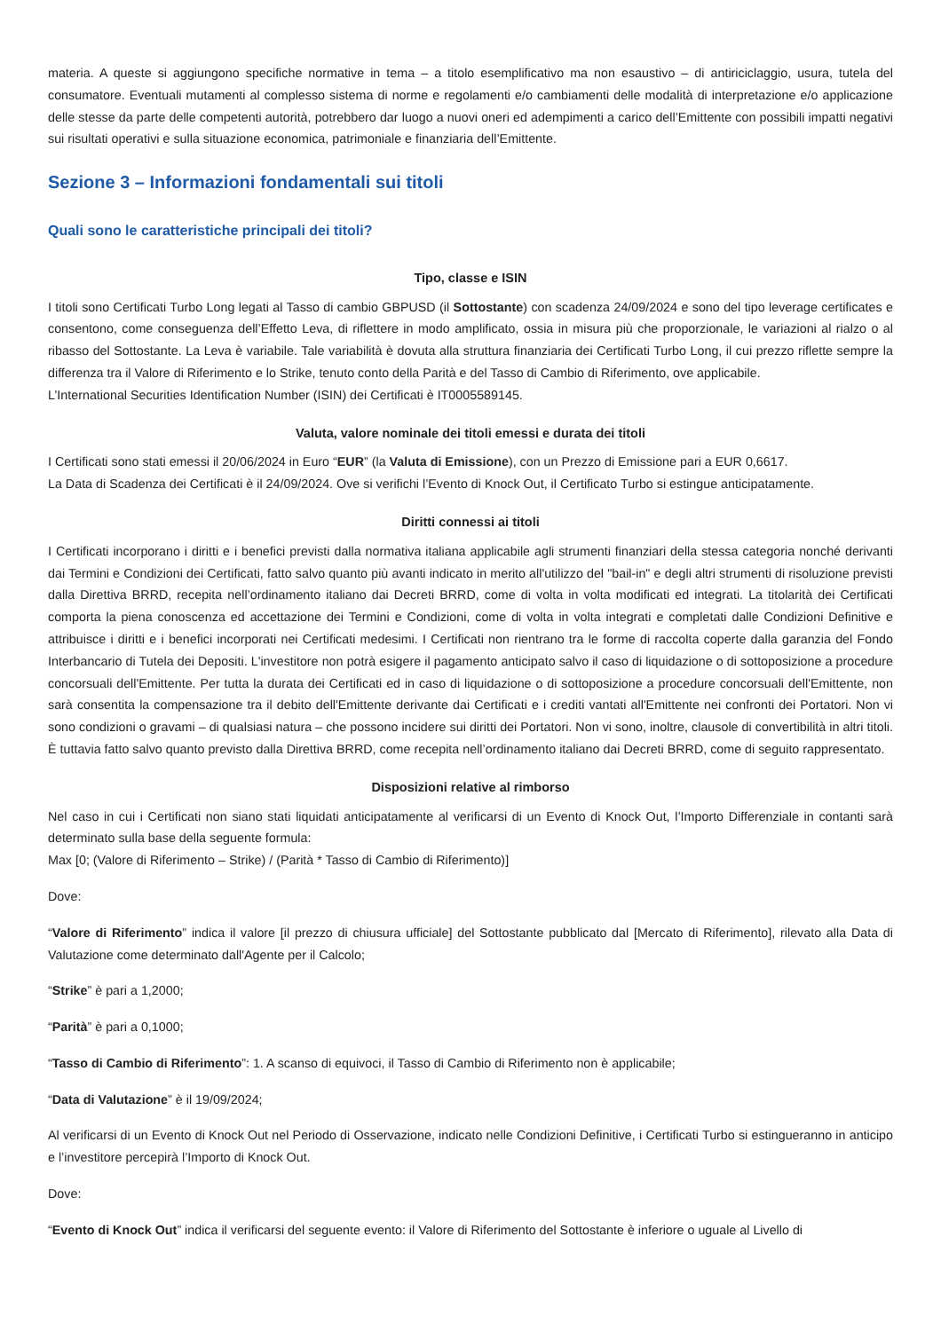materia. A queste si aggiungono specifiche normative in tema – a titolo esemplificativo ma non esaustivo – di antiriciclaggio, usura, tutela del consumatore. Eventuali mutamenti al complesso sistema di norme e regolamenti e/o cambiamenti delle modalità di interpretazione e/o applicazione delle stesse da parte delle competenti autorità, potrebbero dar luogo a nuovi oneri ed adempimenti a carico dell’Emittente con possibili impatti negativi sui risultati operativi e sulla situazione economica, patrimoniale e finanziaria dell’Emittente.
Sezione 3 – Informazioni fondamentali sui titoli
Quali sono le caratteristiche principali dei titoli?
Tipo, classe e ISIN
I titoli sono Certificati Turbo Long legati al Tasso di cambio GBPUSD (il Sottostante) con scadenza 24/09/2024 e sono del tipo leverage certificates e consentono, come conseguenza dell’Effetto Leva, di riflettere in modo amplificato, ossia in misura più che proporzionale, le variazioni al rialzo o al ribasso del Sottostante. La Leva è variabile. Tale variabilità è dovuta alla struttura finanziaria dei Certificati Turbo Long, il cui prezzo riflette sempre la differenza tra il Valore di Riferimento e lo Strike, tenuto conto della Parità e del Tasso di Cambio di Riferimento, ove applicabile.
L’International Securities Identification Number (ISIN) dei Certificati è IT0005589145.
Valuta, valore nominale dei titoli emessi e durata dei titoli
I Certificati sono stati emessi il 20/06/2024 in Euro “EUR” (la Valuta di Emissione), con un Prezzo di Emissione pari a EUR 0,6617.
La Data di Scadenza dei Certificati è il 24/09/2024. Ove si verifichi l’Evento di Knock Out, il Certificato Turbo si estingue anticipatamente.
Diritti connessi ai titoli
I Certificati incorporano i diritti e i benefici previsti dalla normativa italiana applicabile agli strumenti finanziari della stessa categoria nonché derivanti dai Termini e Condizioni dei Certificati, fatto salvo quanto più avanti indicato in merito all'utilizzo del "bail-in" e degli altri strumenti di risoluzione previsti dalla Direttiva BRRD, recepita nell’ordinamento italiano dai Decreti BRRD, come di volta in volta modificati ed integrati. La titolarità dei Certificati comporta la piena conoscenza ed accettazione dei Termini e Condizioni, come di volta in volta integrati e completati dalle Condizioni Definitive e attribuisce i diritti e i benefici incorporati nei Certificati medesimi. I Certificati non rientrano tra le forme di raccolta coperte dalla garanzia del Fondo Interbancario di Tutela dei Depositi. L'investitore non potrà esigere il pagamento anticipato salvo il caso di liquidazione o di sottoposizione a procedure concorsuali dell'Emittente. Per tutta la durata dei Certificati ed in caso di liquidazione o di sottoposizione a procedure concorsuali dell'Emittente, non sarà consentita la compensazione tra il debito dell'Emittente derivante dai Certificati e i crediti vantati all'Emittente nei confronti dei Portatori. Non vi sono condizioni o gravami – di qualsiasi natura – che possono incidere sui diritti dei Portatori. Non vi sono, inoltre, clausole di convertibilità in altri titoli. È tuttavia fatto salvo quanto previsto dalla Direttiva BRRD, come recepita nell’ordinamento italiano dai Decreti BRRD, come di seguito rappresentato.
Disposizioni relative al rimborso
Nel caso in cui i Certificati non siano stati liquidati anticipatamente al verificarsi di un Evento di Knock Out, l’Importo Differenziale in contanti sarà determinato sulla base della seguente formula:
Max [0; (Valore di Riferimento – Strike) / (Parità * Tasso di Cambio di Riferimento)]
Dove:
“Valore di Riferimento” indica il valore [il prezzo di chiusura ufficiale] del Sottostante pubblicato dal [Mercato di Riferimento], rilevato alla Data di Valutazione come determinato dall'Agente per il Calcolo;
“Strike” è pari a 1,2000;
“Parità” è pari a 0,1000;
“Tasso di Cambio di Riferimento”: 1. A scanso di equivoci, il Tasso di Cambio di Riferimento non è applicabile;
“Data di Valutazione” è il 19/09/2024;
Al verificarsi di un Evento di Knock Out nel Periodo di Osservazione, indicato nelle Condizioni Definitive, i Certificati Turbo si estingueranno in anticipo e l’investitore percepirà l’Importo di Knock Out.
Dove:
“Evento di Knock Out” indica il verificarsi del seguente evento: il Valore di Riferimento del Sottostante è inferiore o uguale al Livello di